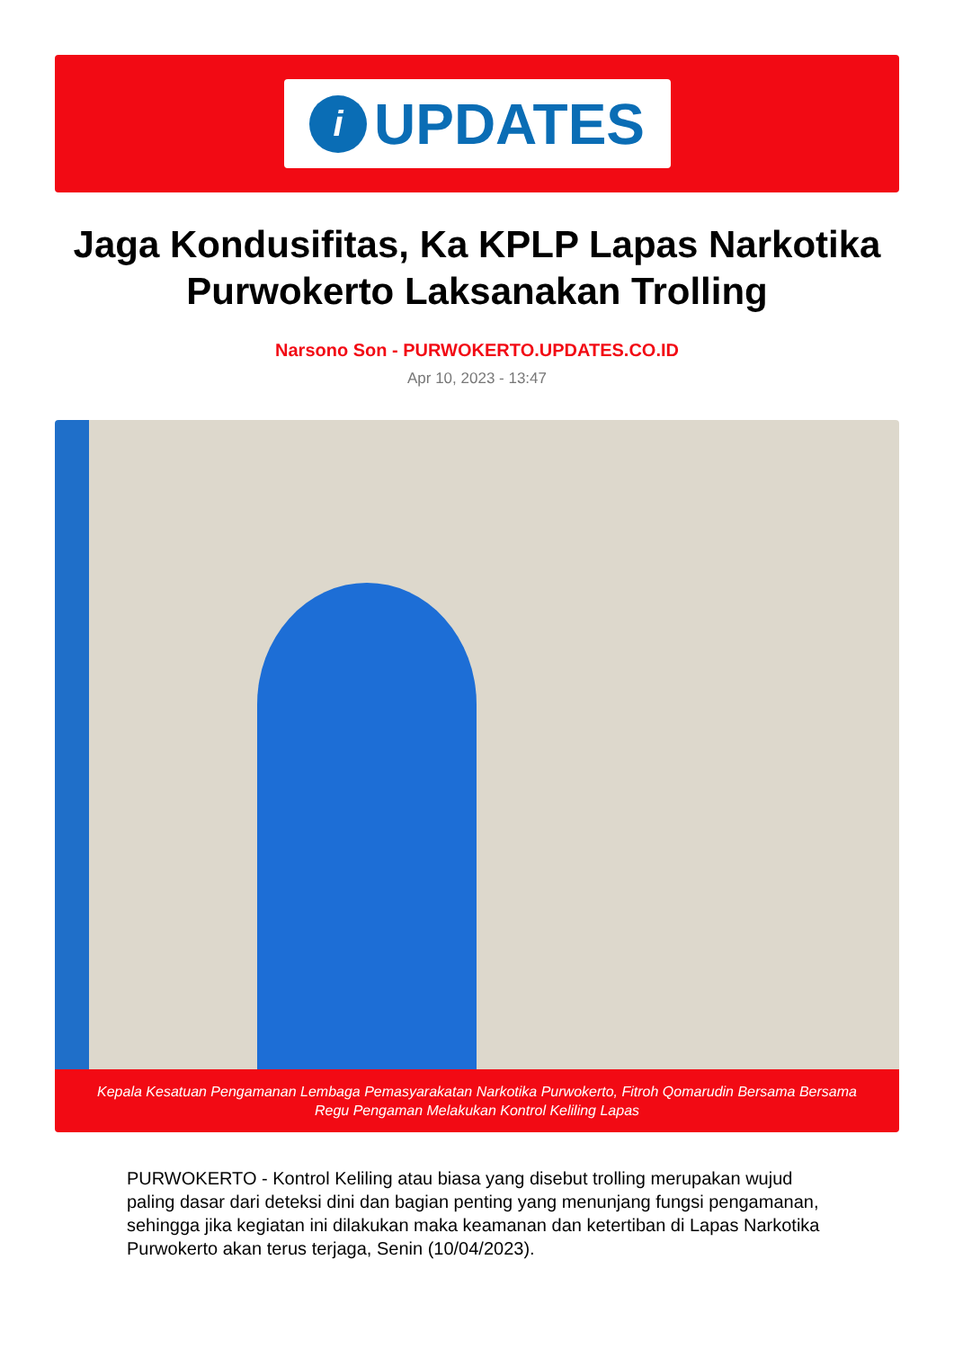i
UPDATES
Jaga Kondusifitas, Ka KPLP Lapas Narkotika Purwokerto Laksanakan Trolling
Narsono Son - PURWOKERTO.UPDATES.CO.ID
Apr 10, 2023 - 13:47
Kepala Kesatuan Pengamanan Lembaga Pemasyarakatan Narkotika Purwokerto, Fitroh Qomarudin Bersama Bersama Regu Pengaman Melakukan Kontrol Keliling Lapas
PURWOKERTO - Kontrol Keliling atau biasa yang disebut trolling merupakan wujud paling dasar dari deteksi dini dan bagian penting yang menunjang fungsi pengamanan, sehingga jika kegiatan ini dilakukan maka keamanan dan ketertiban di Lapas Narkotika Purwokerto akan terus terjaga, Senin (10/04/2023).